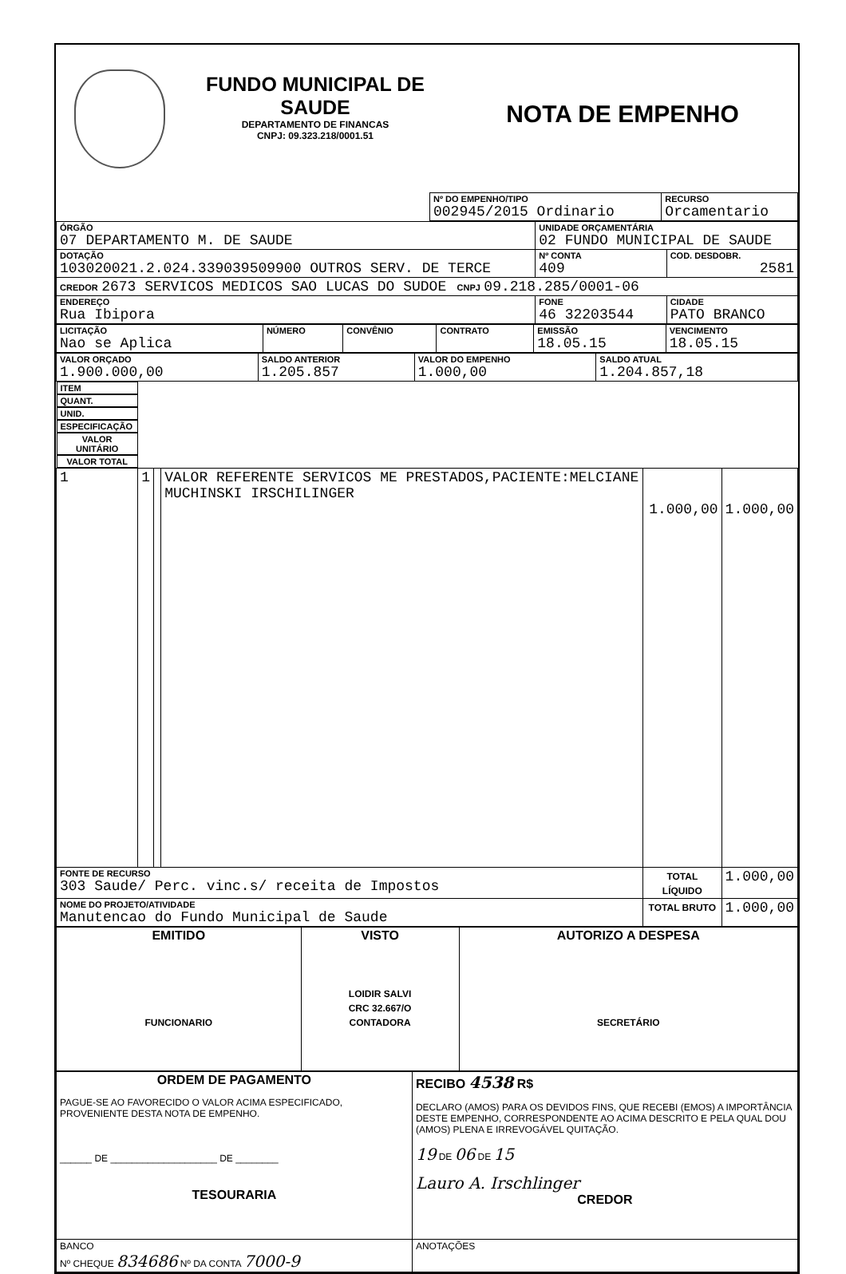FUNDO MUNICIPAL DE SAUDE
DEPARTAMENTO DE FINANCAS
CNPJ: 09.323.218/0001.51
NOTA DE EMPENHO
| | Nº DO EMPENHO/TIPO 002945/2015 Ordinario | RECURSO Orcamentario |
| ÓRGÃO 07 DEPARTAMENTO M. DE SAUDE | UNIDADE ORÇAMENTÁRIA 02 FUNDO MUNICIPAL DE SAUDE | | |
| DOTAÇÃO 103020021.2.024.339039509900 OUTROS SERV. DE TERCE | | Nº CONTA 409 | COD. DESDOBR. 2581 |
| CREDOR 2673 SERVICOS MEDICOS SAO LUCAS DO SUDOE CNPJ 09.218.285/0001-06 | | | |
| ENDEREÇO Rua Ibipora | FONE 46 32203544 | | CIDADE PATO BRANCO |
| LICITAÇÃO Nao se Aplica | NÚMERO | CONVÊNIO | CONTRATO | EMISSÃO 18.05.15 | VENCIMENTO 18.05.15 |
| VALOR ORÇADO 1.900.000,00 | SALDO ANTERIOR 1.205.857 | VALOR DO EMPENHO 1.000,00 | SALDO ATUAL 1.204.857,18 |
| ITEM | QUANT. | UNID. | ESPECIFICAÇÃO | VALOR UNITÁRIO | VALOR TOTAL |
| --- | --- | --- | --- | --- | --- |
| 1 | 1 | | VALOR REFERENTE SERVICOS ME PRESTADOS,PACIENTE:MELCIANE MUCHINSKI IRSCHILINGER | 1.000,00 | 1.000,00 |
| FONTE DE RECURSO 303 Saude/ Perc. vinc.s/ receita de Impostos | | | | TOTAL LÍQUIDO | 1.000,00 |
| NOME DO PROJETO/ATIVIDADE Manutencao do Fundo Municipal de Saude | | | | TOTAL BRUTO | 1.000,00 |
| EMITIDO FUNCIONARIO | VISTO LOIDIR SALVI CRC 32.667/O CONTADORA | AUTORIZO A DESPESA SECRETÁRIO |
| ORDEM DE PAGAMENTO PAGUE-SE AO FAVORECIDO O VALOR ACIMA ESPECIFICADO, PROVENIENTE DESTA NOTA DE EMPENHO. ______ DE ____________________ DE ________ TESOURARIA | RECIBO 4538 R$ DECLARO (AMOS) PARA OS DEVIDOS FINS, QUE RECEBI (EMOS) A IMPORTÂNCIA DESTE EMPENHO, CORRESPONDENTE AO ACIMA DESCRITO E PELA QUAL DOU (AMOS) PLENA E IRREVOGÁVEL QUITAÇÃO. 19 DE 06 DE 15 Lauro A. Irschlinger CREDOR |
| BANCO Nº CHEQUE 834686 Nº DA CONTA 7000-9 | ANOTAÇÕES |